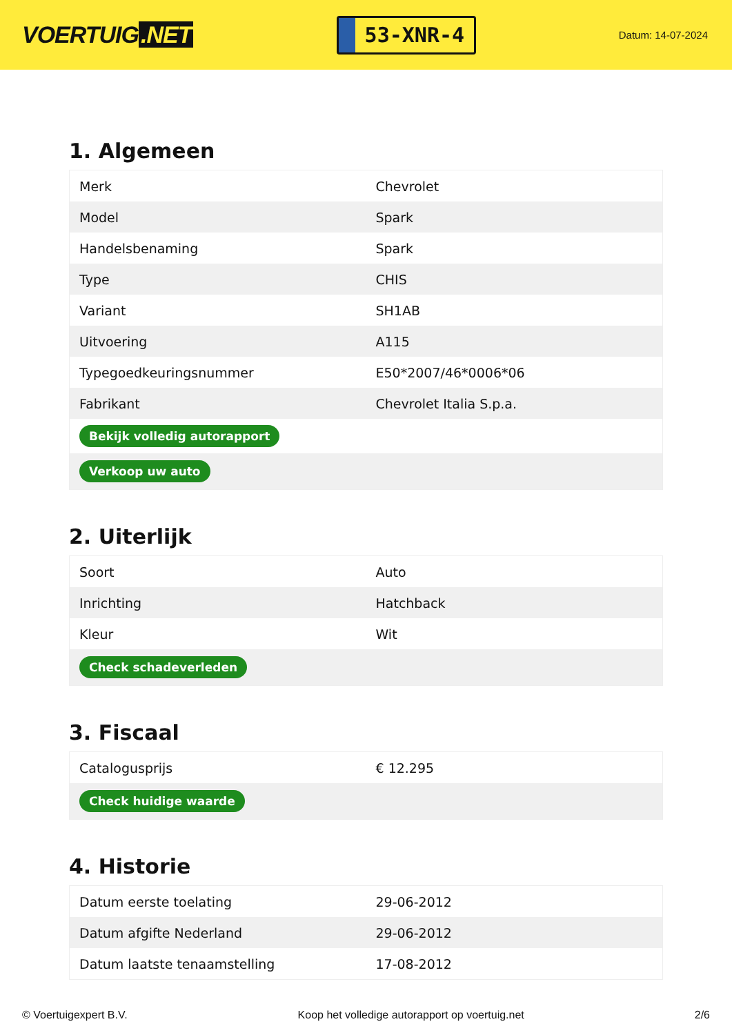VOERTUIG.NET
53-XNR-4
Datum: 14-07-2024
1. Algemeen
| Merk | Chevrolet |
| Model | Spark |
| Handelsbenaming | Spark |
| Type | CHIS |
| Variant | SH1AB |
| Uitvoering | A115 |
| Typegoedkeuringsnummer | E50*2007/46*0006*06 |
| Fabrikant | Chevrolet Italia S.p.a. |
| Bekijk volledig autorapport | |
| Verkoop uw auto | |
2. Uiterlijk
| Soort | Auto |
| Inrichting | Hatchback |
| Kleur | Wit |
| Check schadeverleden | |
3. Fiscaal
| Catalogusprijs | € 12.295 |
| Check huidige waarde | |
4. Historie
| Datum eerste toelating | 29-06-2012 |
| Datum afgifte Nederland | 29-06-2012 |
| Datum laatste tenaamstelling | 17-08-2012 |
© Voertuigexpert B.V. Koop het volledige autorapport op voertuig.net 2/6